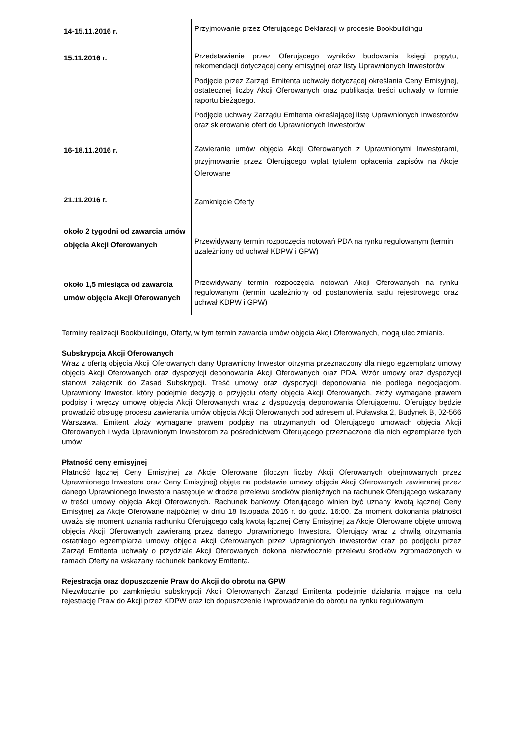| 14-15.11.2016 r. | Przyjmowanie przez Oferującego Deklaracji w procesie Bookbuildingu |
| 15.11.2016 r. | Przedstawienie przez Oferującego wyników budowania księgi popytu, rekomendacji dotyczącej ceny emisyjnej oraz listy Uprawnionych Inwestorów Podjęcie przez Zarząd Emitenta uchwały dotyczącej określania Ceny Emisyjnej, ostatecznej liczby Akcji Oferowanych oraz publikacja treści uchwały w formie raportu bieżącego. Podjęcie uchwały Zarządu Emitenta określającej listę Uprawnionych Inwestorów oraz skierowanie ofert do Uprawnionych Inwestorów |
| 16-18.11.2016 r. | Zawieranie umów objęcia Akcji Oferowanych z Uprawnionymi Inwestorami, przyjmowanie przez Oferującego wpłat tytułem opłacenia zapisów na Akcje Oferowane |
| 21.11.2016 r. | Zamknięcie Oferty |
| około 2 tygodni od zawarcia umów objęcia Akcji Oferowanych | Przewidywany termin rozpoczęcia notowań PDA na rynku regulowanym (termin uzależniony od uchwał KDPW i GPW) |
| około 1,5 miesiąca od zawarcia umów objęcia Akcji Oferowanych | Przewidywany termin rozpoczęcia notowań Akcji Oferowanych na rynku regulowanym (termin uzależniony od postanowienia sądu rejestrowego oraz uchwał KDPW i GPW) |
Terminy realizacji Bookbuildingu, Oferty, w tym termin zawarcia umów objęcia Akcji Oferowanych, mogą ulec zmianie.
Subskrypcja Akcji Oferowanych
Wraz z ofertą objęcia Akcji Oferowanych dany Uprawniony Inwestor otrzyma przeznaczony dla niego egzemplarz umowy objęcia Akcji Oferowanych oraz dyspozycji deponowania Akcji Oferowanych oraz PDA. Wzór umowy oraz dyspozycji stanowi załącznik do Zasad Subskrypcji. Treść umowy oraz dyspozycji deponowania nie podlega negocjacjom. Uprawniony Inwestor, który podejmie decyzję o przyjęciu oferty objęcia Akcji Oferowanych, złoży wymagane prawem podpisy i wręczy umowę objęcia Akcji Oferowanych wraz z dyspozycją deponowania Oferującemu. Oferujący będzie prowadzić obsługę procesu zawierania umów objęcia Akcji Oferowanych pod adresem ul. Puławska 2, Budynek B, 02-566 Warszawa. Emitent złoży wymagane prawem podpisy na otrzymanych od Oferującego umowach objęcia Akcji Oferowanych i wyda Uprawnionym Inwestorom za pośrednictwem Oferującego przeznaczone dla nich egzemplarze tych umów.
Płatność ceny emisyjnej
Płatność łącznej Ceny Emisyjnej za Akcje Oferowane (iloczyn liczby Akcji Oferowanych obejmowanych przez Uprawnionego Inwestora oraz Ceny Emisyjnej) objęte na podstawie umowy objęcia Akcji Oferowanych zawieranej przez danego Uprawnionego Inwestora następuje w drodze przelewu środków pieniężnych na rachunek Oferującego wskazany w treści umowy objęcia Akcji Oferowanych. Rachunek bankowy Oferującego winien być uznany kwotą łącznej Ceny Emisyjnej za Akcje Oferowane najpóźniej w dniu 18 listopada 2016 r. do godz. 16:00. Za moment dokonania płatności uważa się moment uznania rachunku Oferującego całą kwotą łącznej Ceny Emisyjnej za Akcje Oferowane objęte umową objęcia Akcji Oferowanych zawieraną przez danego Uprawnionego Inwestora. Oferujący wraz z chwilą otrzymania ostatniego egzemplarza umowy objęcia Akcji Oferowanych przez Upragnionych Inwestorów oraz po podjęciu przez Zarząd Emitenta uchwały o przydziale Akcji Oferowanych dokona niezwłocznie przelewu środków zgromadzonych w ramach Oferty na wskazany rachunek bankowy Emitenta.
Rejestracja oraz dopuszczenie Praw do Akcji do obrotu na GPW
Niezwłocznie po zamknięciu subskrypcji Akcji Oferowanych Zarząd Emitenta podejmie działania mające na celu rejestrację Praw do Akcji przez KDPW oraz ich dopuszczenie i wprowadzenie do obrotu na rynku regulowanym